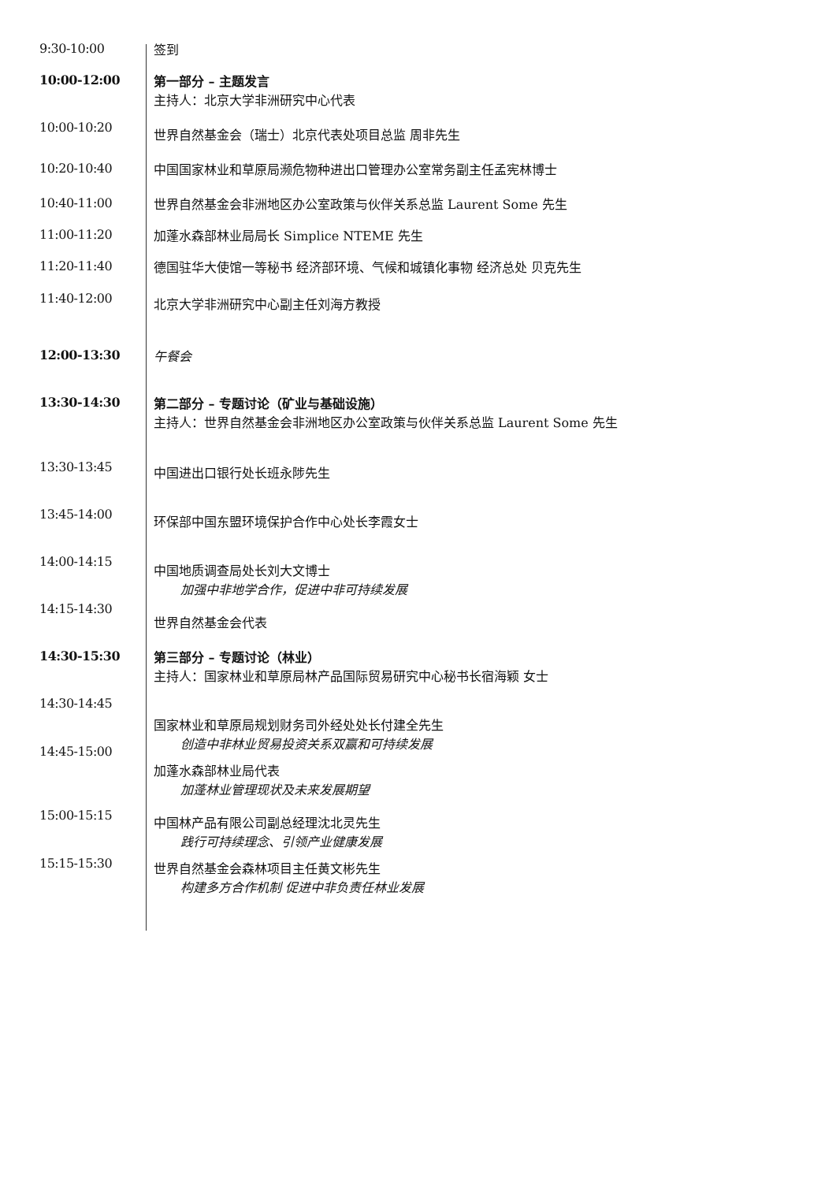9:30-10:00
签到
10:00-12:00
第一部分 – 主题发言
主持人：北京大学非洲研究中心代表
10:00-10:20
世界自然基金会（瑞士）北京代表处项目总监 周非先生
10:20-10:40
中国国家林业和草原局濒危物种进出口管理办公室常务副主任孟宪林博士
10:40-11:00
世界自然基金会非洲地区办公室政策与伙伴关系总监 Laurent Some 先生
11:00-11:20
加蓬水森部林业局局长 Simplice NTEME 先生
11:20-11:40
德国驻华大使馆一等秘书 经济部环境、气候和城镇化事物 经济总处 贝克先生
11:40-12:00
北京大学非洲研究中心副主任刘海方教授
12:00-13:30
午餐会
13:30-14:30
第二部分 – 专题讨论（矿业与基础设施）
主持人：世界自然基金会非洲地区办公室政策与伙伴关系总监 Laurent Some 先生
13:30-13:45
中国进出口银行处长班永陟先生
13:45-14:00
环保部中国东盟环境保护合作中心处长李霞女士
14:00-14:15
中国地质调查局处长刘大文博士
加强中非地学合作，促进中非可持续发展
14:15-14:30
世界自然基金会代表
14:30-15:30
第三部分 – 专题讨论（林业）
主持人：国家林业和草原局林产品国际贸易研究中心秘书长宿海颖 女士
14:30-14:45
14:45-15:00
15:00-15:15
15:15-15:30
国家林业和草原局规划财务司外经处处长付建全先生
创造中非林业贸易投资关系双赢和可持续发展
加蓬水森部林业局代表
加蓬林业管理现状及未来发展期望
中国林产品有限公司副总经理沈北灵先生
践行可持续理念、引领产业健康发展
世界自然基金会森林项目主任黄文彬先生
构建多方合作机制 促进中非负责任林业发展